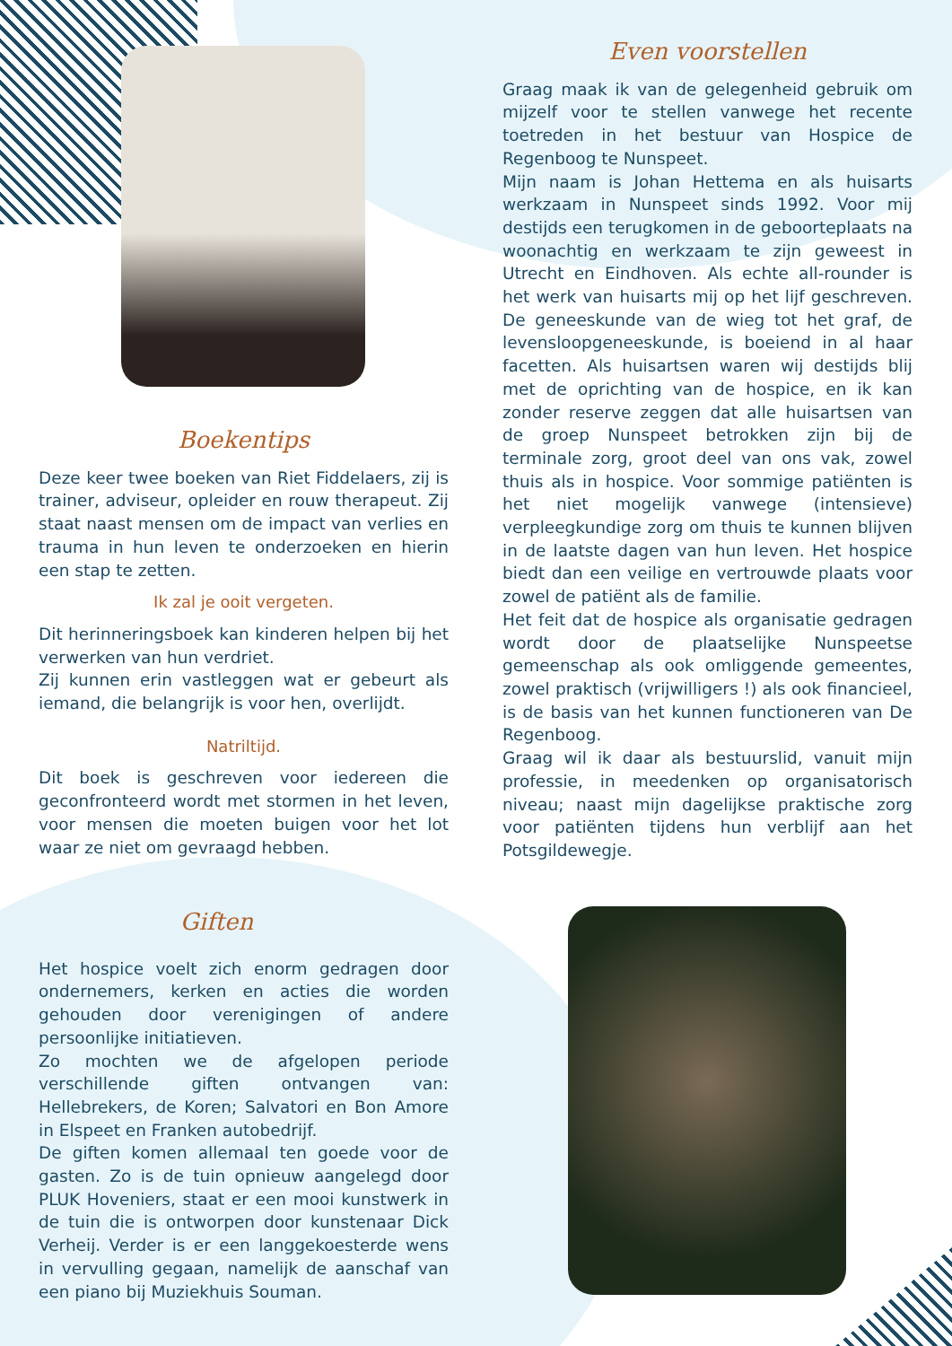Even voorstellen
Graag maak ik van de gelegenheid gebruik om mijzelf voor te stellen vanwege het recente toetreden in het bestuur van Hospice de Regenboog te Nunspeet.
Mijn naam is Johan Hettema en als huisarts werkzaam in Nunspeet sinds 1992. Voor mij destijds een terugkomen in de geboorteplaats na woonachtig en werkzaam te zijn geweest in Utrecht en Eindhoven. Als echte all-rounder is het werk van huisarts mij op het lijf geschreven. De geneeskunde van de wieg tot het graf, de levensloopgeneeskunde, is boeiend in al haar facetten. Als huisartsen waren wij destijds blij met de oprichting van de hospice, en ik kan zonder reserve zeggen dat alle huisartsen van de groep Nunspeet betrokken zijn bij de terminale zorg, groot deel van ons vak, zowel thuis als in hospice. Voor sommige patiënten is het niet mogelijk vanwege (intensieve) verpleegkundige zorg om thuis te kunnen blijven in de laatste dagen van hun leven. Het hospice biedt dan een veilige en vertrouwde plaats voor zowel de patiënt als de familie.
Het feit dat de hospice als organisatie gedragen wordt door de plaatselijke Nunspeetse gemeenschap als ook omliggende gemeentes, zowel praktisch (vrijwilligers !) als ook financieel, is de basis van het kunnen functioneren van De Regenboog.
Graag wil ik daar als bestuurslid, vanuit mijn professie, in meedenken op organisatorisch niveau; naast mijn dagelijkse praktische zorg voor patiënten tijdens hun verblijf aan het Potsgildewegje.
Boekentips
Deze keer twee boeken van Riet Fiddelaers, zij is trainer, adviseur, opleider en rouw therapeut. Zij staat naast mensen om de impact van verlies en trauma in hun leven te onderzoeken en hierin een stap te zetten.
Ik zal je ooit vergeten.
Dit herinneringsboek kan kinderen helpen bij het verwerken van hun verdriet.
Zij kunnen erin vastleggen wat er gebeurt als iemand, die belangrijk is voor hen, overlijdt.
Natriltijd.
Dit boek is geschreven voor iedereen die geconfronteerd wordt met stormen in het leven, voor mensen die moeten buigen voor het lot waar ze niet om gevraagd hebben.
Giften
Het hospice voelt zich enorm gedragen door ondernemers, kerken en acties die worden gehouden door verenigingen of andere persoonlijke initiatieven.
Zo mochten we de afgelopen periode verschillende giften ontvangen van: Hellebrekers, de Koren; Salvatori en Bon Amore in Elspeet en Franken autobedrijf.
De giften komen allemaal ten goede voor de gasten. Zo is de tuin opnieuw aangelegd door PLUK Hoveniers, staat er een mooi kunstwerk in de tuin die is ontworpen door kunstenaar Dick Verheij. Verder is er een langgekoesterde wens in vervulling gegaan, namelijk de aanschaf van een piano bij Muziekhuis Souman.